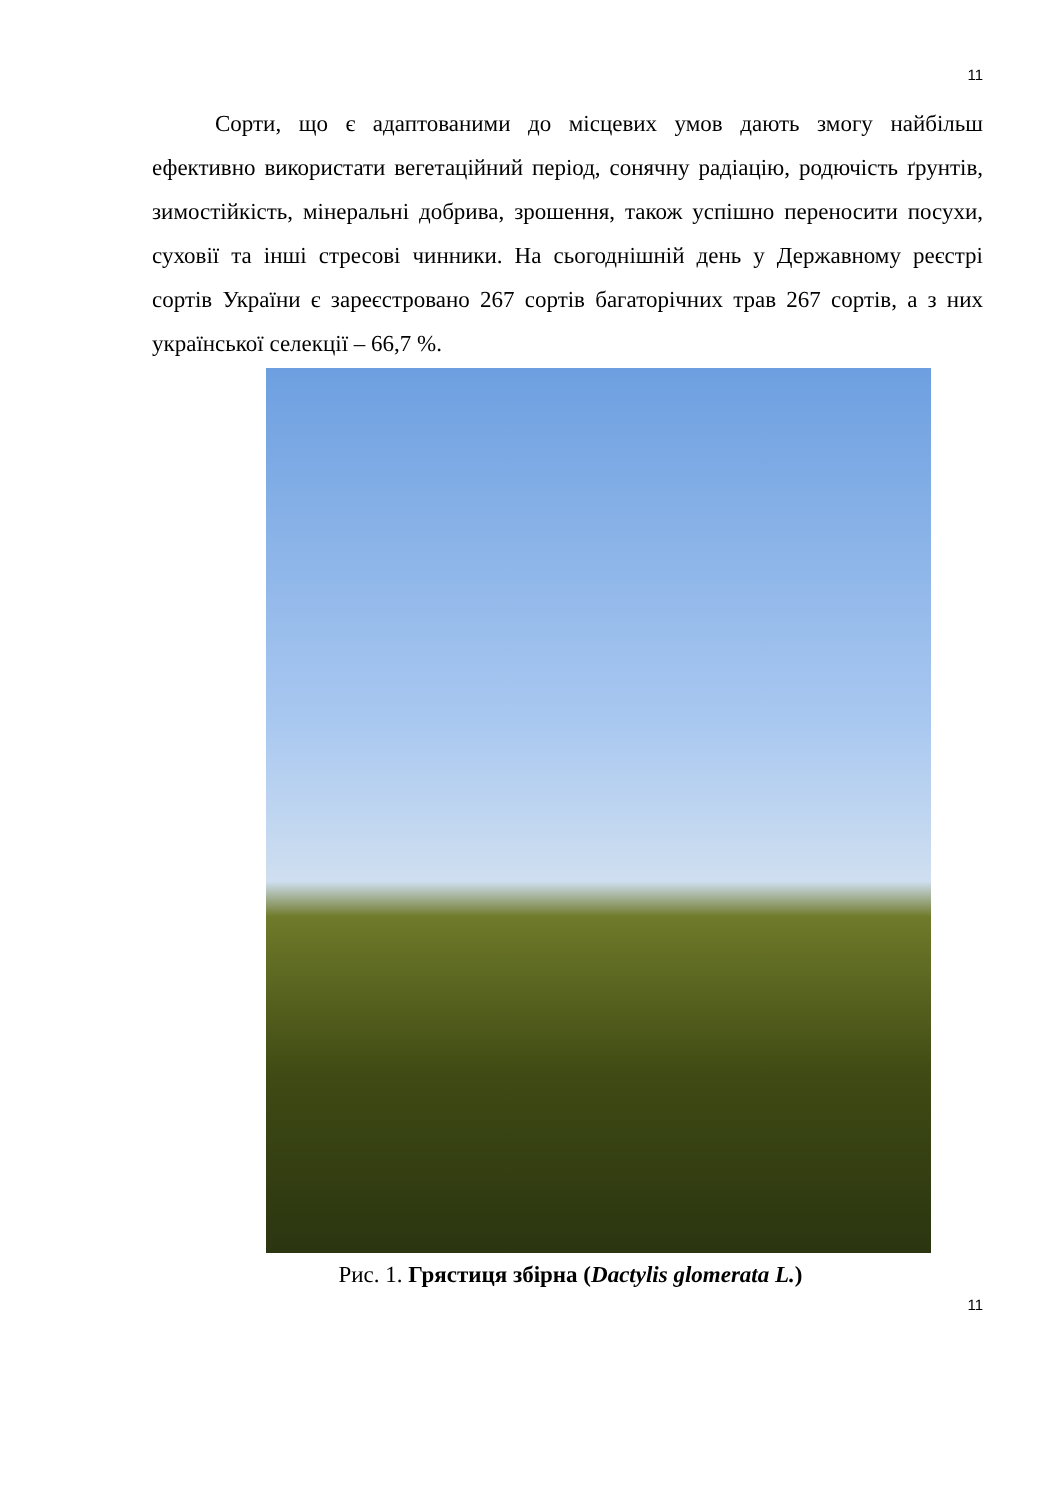11
Сорти, що є адаптованими до місцевих умов дають змогу найбільш ефективно використати вегетаційний період, сонячну радіацію, родючість ґрунтів, зимостійкість, мінеральні добрива, зрошення, також успішно переносити посухи, суховії та інші стресові чинники. На сьогоднішній день у Державному реєстрі сортів України є зареєстровано 267 сортів багаторічних трав 267 сортів, а з них української селекції – 66,7 %.
Рис. 1. Грястиця збірна (Dactylis glomerata L.)
11